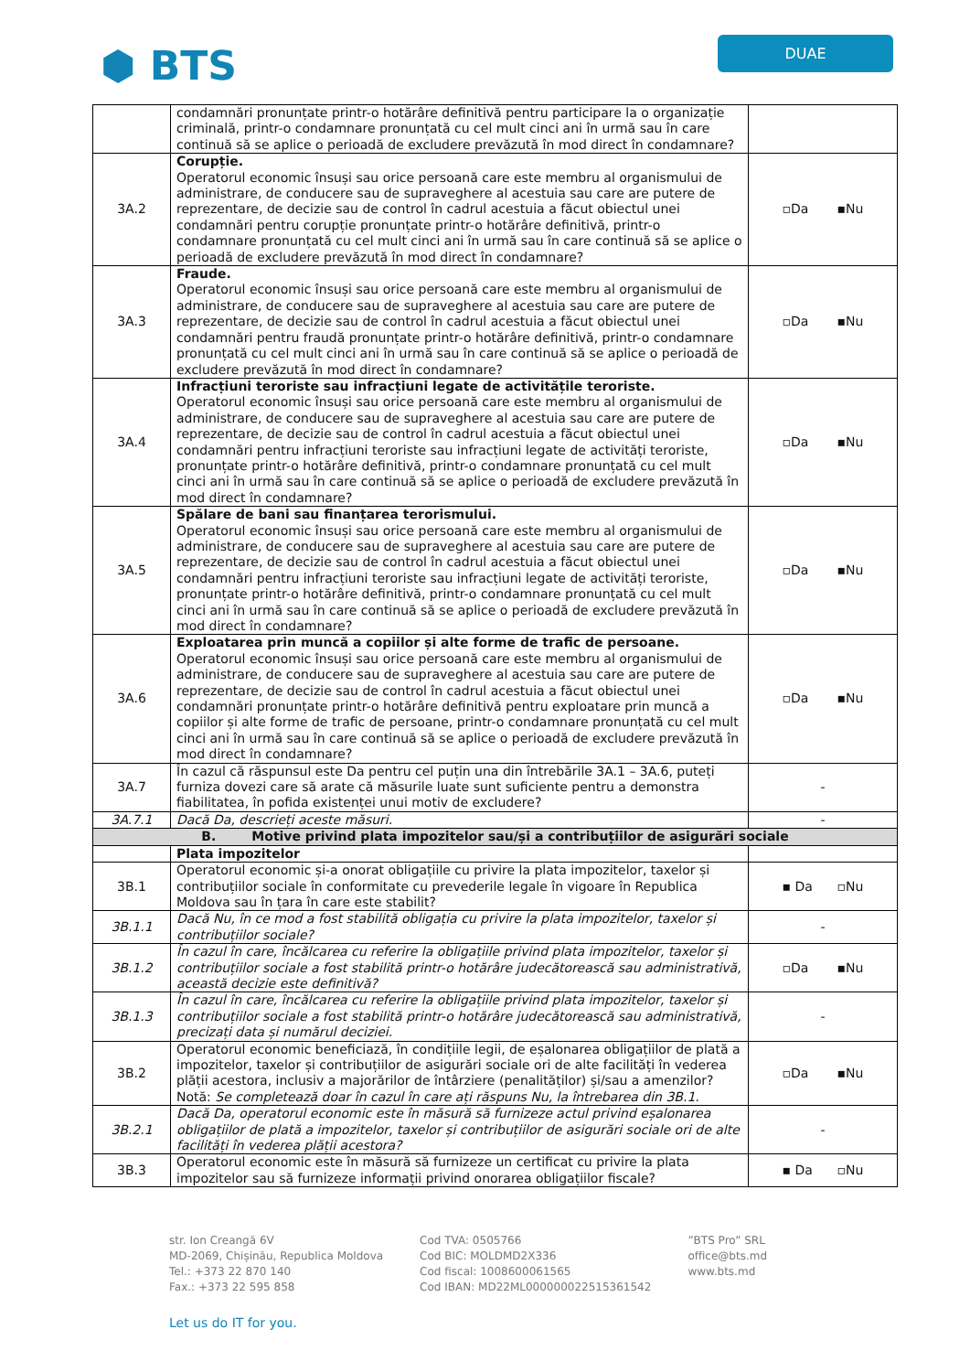⬢ BTS
DUAE
| | condamnări pronunțate printr-o hotărâre definitivă pentru participare la o organizație criminală, printr-o condamnare pronunțată cu cel mult cinci ani în urmă sau în care continuă să se aplice o perioadă de excludere prevăzută în mod direct în condamnare? | |
| 3A.2 | Corupție. Operatorul economic însuși sau orice persoană care este membru al organismului de administrare, de conducere sau de supraveghere al acestuia sau care are putere de reprezentare, de decizie sau de control în cadrul acestuia a făcut obiectul unei condamnări pentru corupție pronunțate printr-o hotărâre definitivă, printr-o condamnare pronunțată cu cel mult cinci ani în urmă sau în care continuă să se aplice o perioadă de excludere prevăzută în mod direct în condamnare? | ▫Da ▪Nu |
| 3A.3 | Fraude. Operatorul economic însuși sau orice persoană care este membru al organismului de administrare, de conducere sau de supraveghere al acestuia sau care are putere de reprezentare, de decizie sau de control în cadrul acestuia a făcut obiectul unei condamnări pentru fraudă pronunțate printr-o hotărâre definitivă, printr-o condamnare pronunțată cu cel mult cinci ani în urmă sau în care continuă să se aplice o perioadă de excludere prevăzută în mod direct în condamnare? | ▫Da ▪Nu |
| 3A.4 | Infracțiuni teroriste sau infracțiuni legate de activitățile teroriste. Operatorul economic însuși sau orice persoană care este membru al organismului de administrare, de conducere sau de supraveghere al acestuia sau care are putere de reprezentare, de decizie sau de control în cadrul acestuia a făcut obiectul unei condamnări pentru infracțiuni teroriste sau infracțiuni legate de activități teroriste, pronunțate printr-o hotărâre definitivă, printr-o condamnare pronunțată cu cel mult cinci ani în urmă sau în care continuă să se aplice o perioadă de excludere prevăzută în mod direct în condamnare? | ▫Da ▪Nu |
| 3A.5 | Spălare de bani sau finanțarea terorismului. Operatorul economic însuși sau orice persoană care este membru al organismului de administrare, de conducere sau de supraveghere al acestuia sau care are putere de reprezentare, de decizie sau de control în cadrul acestuia a făcut obiectul unei condamnări pentru infracțiuni teroriste sau infracțiuni legate de activități teroriste, pronunțate printr-o hotărâre definitivă, printr-o condamnare pronunțată cu cel mult cinci ani în urmă sau în care continuă să se aplice o perioadă de excludere prevăzută în mod direct în condamnare? | ▫Da ▪Nu |
| 3A.6 | Exploatarea prin muncă a copiilor și alte forme de trafic de persoane. Operatorul economic însuși sau orice persoană care este membru al organismului de administrare, de conducere sau de supraveghere al acestuia sau care are putere de reprezentare, de decizie sau de control în cadrul acestuia a făcut obiectul unei condamnări pronunțate printr-o hotărâre definitivă pentru exploatare prin muncă a copiilor și alte forme de trafic de persoane, printr-o condamnare pronunțată cu cel mult cinci ani în urmă sau în care continuă să se aplice o perioadă de excludere prevăzută în mod direct în condamnare? | ▫Da ▪Nu |
| 3A.7 | În cazul că răspunsul este Da pentru cel puțin una din întrebările 3A.1 – 3A.6, puteți furniza dovezi care să arate că măsurile luate sunt suficiente pentru a demonstra fiabilitatea, în pofida existenței unui motiv de excludere? | - |
| 3A.7.1 | Dacă Da, descrieți aceste măsuri. | - |
| B. Motive privind plata impozitelor sau/și a contribuțiilor de asigurări sociale | | |
| | Plata impozitelor | |
| 3B.1 | Operatorul economic și-a onorat obligațiile cu privire la plata impozitelor, taxelor și contribuțiilor sociale în conformitate cu prevederile legale în vigoare în Republica Moldova sau în țara în care este stabilit? | ▪ Da ▫Nu |
| 3B.1.1 | Dacă Nu, în ce mod a fost stabilită obligația cu privire la plata impozitelor, taxelor și contribuțiilor sociale? | - |
| 3B.1.2 | În cazul în care, încălcarea cu referire la obligațiile privind plata impozitelor, taxelor și contribuțiilor sociale a fost stabilită printr-o hotărâre judecătorească sau administrativă, această decizie este definitivă? | ▫Da ▪Nu |
| 3B.1.3 | În cazul în care, încălcarea cu referire la obligațiile privind plata impozitelor, taxelor și contribuțiilor sociale a fost stabilită printr-o hotărâre judecătorească sau administrativă, precizați data și numărul deciziei. | - |
| 3B.2 | Operatorul economic beneficiază, în condițiile legii, de eșalonarea obligațiilor de plată a impozitelor, taxelor și contribuțiilor de asigurări sociale ori de alte facilități în vederea plății acestora, inclusiv a majorărilor de întârziere (penalităților) și/sau a amenzilor? Notă: Se completează doar în cazul în care ați răspuns Nu, la întrebarea din 3B.1. | ▫Da ▪Nu |
| 3B.2.1 | Dacă Da, operatorul economic este în măsură să furnizeze actul privind eșalonarea obligațiilor de plată a impozitelor, taxelor și contribuțiilor de asigurări sociale ori de alte facilități în vederea plății acestora? | - |
| 3B.3 | Operatorul economic este în măsură să furnizeze un certificat cu privire la plata impozitelor sau să furnizeze informații privind onorarea obligațiilor fiscale? | ▪ Da ▫Nu |
str. Ion Creangă 6V
MD-2069, Chișinău, Republica Moldova
Tel.: +373 22 870 140
Fax.: +373 22 595 858
Cod TVA: 0505766
Cod BIC: MOLDMD2X336
Cod fiscal: 1008600061565
Cod IBAN: MD22ML000000022515361542
”BTS Pro” SRL
office@bts.md
www.bts.md
Let us do IT for you.